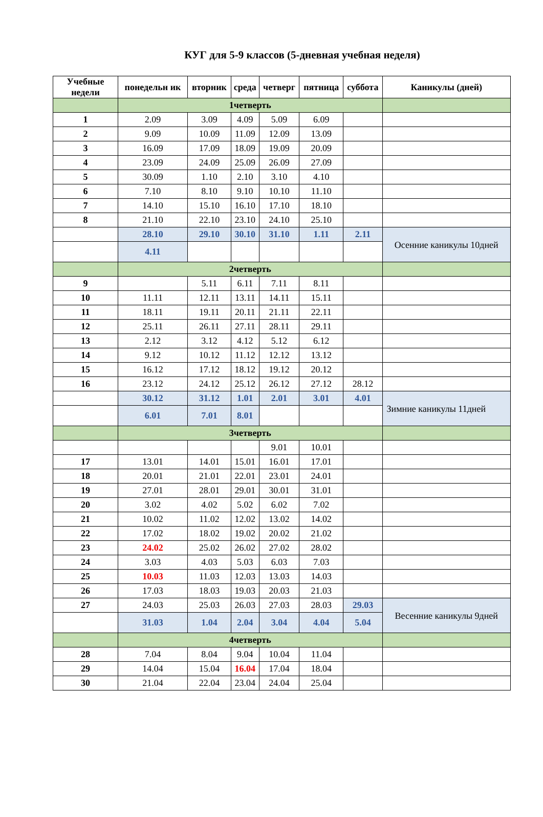КУГ для 5-9 классов (5-дневная учебная неделя)
| Учебные недели | понедельн ик | вторник | среда | четверг | пятница | суббота | Каникулы (дней) |
| --- | --- | --- | --- | --- | --- | --- | --- |
| | 1четверть | | | | | | |
| 1 | 2.09 | 3.09 | 4.09 | 5.09 | 6.09 | | |
| 2 | 9.09 | 10.09 | 11.09 | 12.09 | 13.09 | | |
| 3 | 16.09 | 17.09 | 18.09 | 19.09 | 20.09 | | |
| 4 | 23.09 | 24.09 | 25.09 | 26.09 | 27.09 | | |
| 5 | 30.09 | 1.10 | 2.10 | 3.10 | 4.10 | | |
| 6 | 7.10 | 8.10 | 9.10 | 10.10 | 11.10 | | |
| 7 | 14.10 | 15.10 | 16.10 | 17.10 | 18.10 | | |
| 8 | 21.10 | 22.10 | 23.10 | 24.10 | 25.10 | | |
| | 28.10 | 29.10 | 30.10 | 31.10 | 1.11 | 2.11 | Осенние каникулы 10дней |
| | 4.11 | | | | | | |
| | 2четверть | | | | | | |
| 9 | | 5.11 | 6.11 | 7.11 | 8.11 | | |
| 10 | 11.11 | 12.11 | 13.11 | 14.11 | 15.11 | | |
| 11 | 18.11 | 19.11 | 20.11 | 21.11 | 22.11 | | |
| 12 | 25.11 | 26.11 | 27.11 | 28.11 | 29.11 | | |
| 13 | 2.12 | 3.12 | 4.12 | 5.12 | 6.12 | | |
| 14 | 9.12 | 10.12 | 11.12 | 12.12 | 13.12 | | |
| 15 | 16.12 | 17.12 | 18.12 | 19.12 | 20.12 | | |
| 16 | 23.12 | 24.12 | 25.12 | 26.12 | 27.12 | 28.12 | |
| | 30.12 | 31.12 | 1.01 | 2.01 | 3.01 | 4.01 | Зимние каникулы 11дней |
| | 6.01 | 7.01 | 8.01 | | | | |
| | 3четверть | | | | | | |
| | | | | 9.01 | 10.01 | | |
| 17 | 13.01 | 14.01 | 15.01 | 16.01 | 17.01 | | |
| 18 | 20.01 | 21.01 | 22.01 | 23.01 | 24.01 | | |
| 19 | 27.01 | 28.01 | 29.01 | 30.01 | 31.01 | | |
| 20 | 3.02 | 4.02 | 5.02 | 6.02 | 7.02 | | |
| 21 | 10.02 | 11.02 | 12.02 | 13.02 | 14.02 | | |
| 22 | 17.02 | 18.02 | 19.02 | 20.02 | 21.02 | | |
| 23 | 24.02 | 25.02 | 26.02 | 27.02 | 28.02 | | |
| 24 | 3.03 | 4.03 | 5.03 | 6.03 | 7.03 | | |
| 25 | 10.03 | 11.03 | 12.03 | 13.03 | 14.03 | | |
| 26 | 17.03 | 18.03 | 19.03 | 20.03 | 21.03 | | |
| 27 | 24.03 | 25.03 | 26.03 | 27.03 | 28.03 | 29.03 | Весенние каникулы 9дней |
| | 31.03 | 1.04 | 2.04 | 3.04 | 4.04 | 5.04 | |
| | 4четверть | | | | | | |
| 28 | 7.04 | 8.04 | 9.04 | 10.04 | 11.04 | | |
| 29 | 14.04 | 15.04 | 16.04 | 17.04 | 18.04 | | |
| 30 | 21.04 | 22.04 | 23.04 | 24.04 | 25.04 | | |